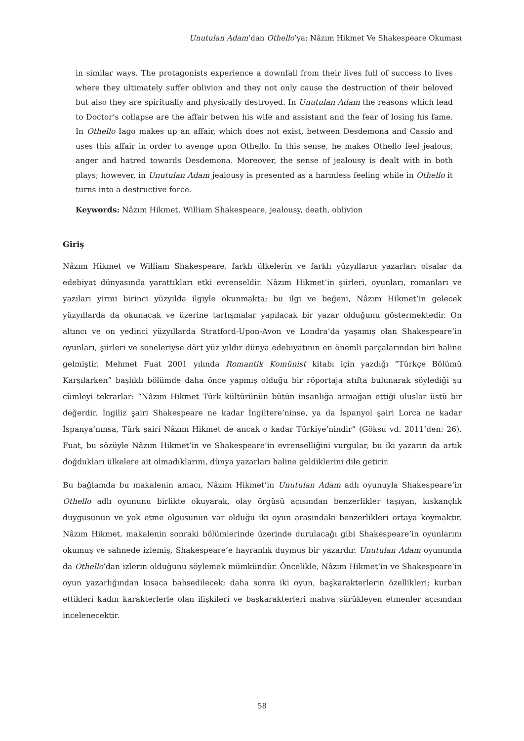Unutulan Adam’dan Othello’ya: Nâzım Hikmet Ve Shakespeare Okuması
in similar ways. The protagonists experience a downfall from their lives full of success to lives where they ultimately suffer oblivion and they not only cause the destruction of their beloved but also they are spiritually and physically destroyed. In Unutulan Adam the reasons which lead to Doctor’s collapse are the affair betwen his wife and assistant and the fear of losing his fame. In Othello Iago makes up an affair, which does not exist, between Desdemona and Cassio and uses this affair in order to avenge upon Othello. In this sense, he makes Othello feel jealous, anger and hatred towards Desdemona. Moreover, the sense of jealousy is dealt with in both plays; however, in Unutulan Adam jealousy is presented as a harmless feeling while in Othello it turns into a destructive force.
Keywords: Nâzım Hikmet, William Shakespeare, jealousy, death, oblivion
Giriş
Nâzım Hikmet ve William Shakespeare, farklı ülkelerin ve farklı yüzyılların yazarları olsalar da edebiyat dünyasında yarattıkları etki evrenseldir. Nâzım Hikmet’in şiirleri, oyunları, romanları ve yazıları yirmi birinci yüzyılda ilgiyle okunmakta; bu ilgi ve beğeni, Nâzım Hikmet’in gelecek yüzyıllarda da okunacak ve üzerine tartışmalar yapılacak bir yazar olduğunu göstermektedir. On altıncı ve on yedinci yüzyıllarda Stratford-Upon-Avon ve Londra’da yaşamış olan Shakespeare’in oyunları, şiirleri ve soneleriyse dört yüz yıldır dünya edebiyatının en önemli parçalarından biri haline gelmiştir. Mehmet Fuat 2001 yılında Romantik Komünist kitabı için yazdığı “Türkçe Bölümü Karşılarken” başlıklı bölümde daha önce yapmış olduğu bir röportaja atıfta bulunarak söylediği şu cümleyi tekrarlar: “Nâzım Hikmet Türk kültürünün bütün insanlığa armağan ettiği uluslar üstü bir değerdir. İngiliz şairi Shakespeare ne kadar İngiltere’ninse, ya da İspanyol şairi Lorca ne kadar İspanya’nınsa, Türk şairi Nâzım Hikmet de ancak o kadar Türkiye’nindir” (Göksu vd. 2011’den: 26). Fuat, bu sözüyle Nâzım Hikmet’in ve Shakespeare’in evrenselliğini vurgular, bu iki yazarın da artık doğdukları ülkelere ait olmadıklarını, dünya yazarları haline geldiklerini dile getirir.
Bu bağlamda bu makalenin amacı, Nâzım Hikmet’in Unutulan Adam adlı oyunuyla Shakespeare’in Othello adlı oyununu birlikte okuyarak, olay örgüsü açısından benzerlikler taşıyan, kıskançlık duygusunun ve yok etme olgusunun var olduğu iki oyun arasındaki benzerlikleri ortaya koymaktır. Nâzım Hikmet, makalenin sonraki bölümlerinde üzerinde durulacağı gibi Shakespeare’in oyunlarını okumuş ve sahnede izlemiş, Shakespeare’e hayranlık duymuş bir yazardır. Unutulan Adam oyununda da Othello’dan izlerin olduğunu söylemek mümkündür. Öncelikle, Nâzım Hikmet’in ve Shakespeare’in oyun yazarlığından kısaca bahsedilecek; daha sonra iki oyun, başkarakterlerin özellikleri; kurban ettikleri kadın karakterlerle olan ilişkileri ve başkarakterleri mahva sürükleyen etmenler açısından incelenecektir.
58